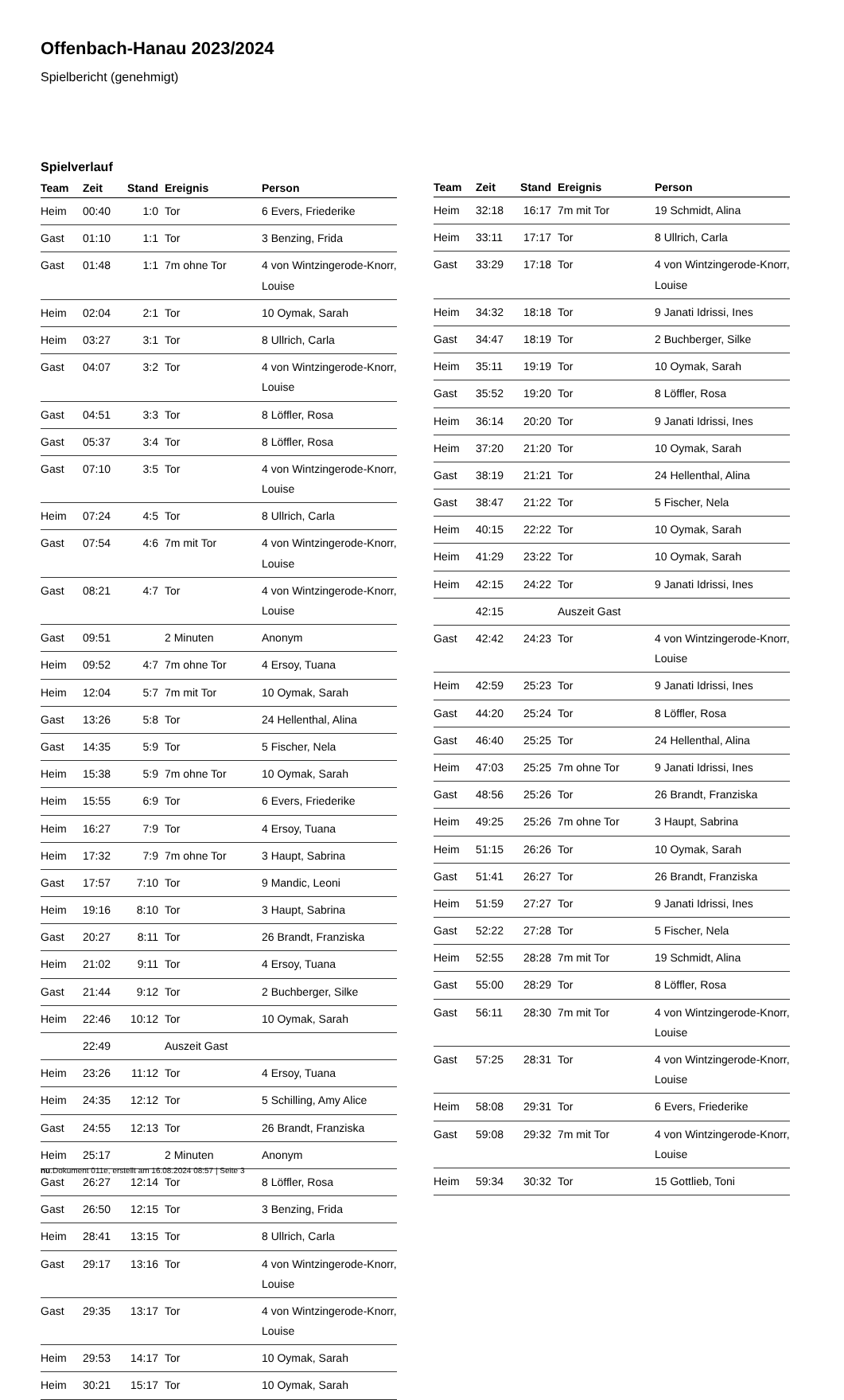Offenbach-Hanau 2023/2024
Spielbericht (genehmigt)
Spielverlauf
| Team | Zeit | Stand | Ereignis | Person |
| --- | --- | --- | --- | --- |
| Heim | 00:40 | 1:0 | Tor | 6 Evers, Friederike |
| Gast | 01:10 | 1:1 | Tor | 3 Benzing, Frida |
| Gast | 01:48 | 1:1 | 7m ohne Tor | 4 von Wintzingerode-Knorr, Louise |
| Heim | 02:04 | 2:1 | Tor | 10 Oymak, Sarah |
| Heim | 03:27 | 3:1 | Tor | 8 Ullrich, Carla |
| Gast | 04:07 | 3:2 | Tor | 4 von Wintzingerode-Knorr, Louise |
| Gast | 04:51 | 3:3 | Tor | 8 Löffler, Rosa |
| Gast | 05:37 | 3:4 | Tor | 8 Löffler, Rosa |
| Gast | 07:10 | 3:5 | Tor | 4 von Wintzingerode-Knorr, Louise |
| Heim | 07:24 | 4:5 | Tor | 8 Ullrich, Carla |
| Gast | 07:54 | 4:6 | 7m mit Tor | 4 von Wintzingerode-Knorr, Louise |
| Gast | 08:21 | 4:7 | Tor | 4 von Wintzingerode-Knorr, Louise |
| Gast | 09:51 | | 2 Minuten | Anonym |
| Heim | 09:52 | 4:7 | 7m ohne Tor | 4 Ersoy, Tuana |
| Heim | 12:04 | 5:7 | 7m mit Tor | 10 Oymak, Sarah |
| Gast | 13:26 | 5:8 | Tor | 24 Hellenthal, Alina |
| Gast | 14:35 | 5:9 | Tor | 5 Fischer, Nela |
| Heim | 15:38 | 5:9 | 7m ohne Tor | 10 Oymak, Sarah |
| Heim | 15:55 | 6:9 | Tor | 6 Evers, Friederike |
| Heim | 16:27 | 7:9 | Tor | 4 Ersoy, Tuana |
| Heim | 17:32 | 7:9 | 7m ohne Tor | 3 Haupt, Sabrina |
| Gast | 17:57 | 7:10 | Tor | 9 Mandic, Leoni |
| Heim | 19:16 | 8:10 | Tor | 3 Haupt, Sabrina |
| Gast | 20:27 | 8:11 | Tor | 26 Brandt, Franziska |
| Heim | 21:02 | 9:11 | Tor | 4 Ersoy, Tuana |
| Gast | 21:44 | 9:12 | Tor | 2 Buchberger, Silke |
| Heim | 22:46 | 10:12 | Tor | 10 Oymak, Sarah |
| | 22:49 | | Auszeit Gast | |
| Heim | 23:26 | 11:12 | Tor | 4 Ersoy, Tuana |
| Heim | 24:35 | 12:12 | Tor | 5 Schilling, Amy Alice |
| Gast | 24:55 | 12:13 | Tor | 26 Brandt, Franziska |
| Heim | 25:17 | | 2 Minuten | Anonym |
| Gast | 26:27 | 12:14 | Tor | 8 Löffler, Rosa |
| Gast | 26:50 | 12:15 | Tor | 3 Benzing, Frida |
| Heim | 28:41 | 13:15 | Tor | 8 Ullrich, Carla |
| Gast | 29:17 | 13:16 | Tor | 4 von Wintzingerode-Knorr, Louise |
| Gast | 29:35 | 13:17 | Tor | 4 von Wintzingerode-Knorr, Louise |
| Heim | 29:53 | 14:17 | Tor | 10 Oymak, Sarah |
| Heim | 30:21 | 15:17 | Tor | 10 Oymak, Sarah |
| Team | Zeit | Stand | Ereignis | Person |
| --- | --- | --- | --- | --- |
| Heim | 32:18 | 16:17 | 7m mit Tor | 19 Schmidt, Alina |
| Heim | 33:11 | 17:17 | Tor | 8 Ullrich, Carla |
| Gast | 33:29 | 17:18 | Tor | 4 von Wintzingerode-Knorr, Louise |
| Heim | 34:32 | 18:18 | Tor | 9 Janati Idrissi, Ines |
| Gast | 34:47 | 18:19 | Tor | 2 Buchberger, Silke |
| Heim | 35:11 | 19:19 | Tor | 10 Oymak, Sarah |
| Gast | 35:52 | 19:20 | Tor | 8 Löffler, Rosa |
| Heim | 36:14 | 20:20 | Tor | 9 Janati Idrissi, Ines |
| Heim | 37:20 | 21:20 | Tor | 10 Oymak, Sarah |
| Gast | 38:19 | 21:21 | Tor | 24 Hellenthal, Alina |
| Gast | 38:47 | 21:22 | Tor | 5 Fischer, Nela |
| Heim | 40:15 | 22:22 | Tor | 10 Oymak, Sarah |
| Heim | 41:29 | 23:22 | Tor | 10 Oymak, Sarah |
| Heim | 42:15 | 24:22 | Tor | 9 Janati Idrissi, Ines |
| | 42:15 | | Auszeit Gast | |
| Gast | 42:42 | 24:23 | Tor | 4 von Wintzingerode-Knorr, Louise |
| Heim | 42:59 | 25:23 | Tor | 9 Janati Idrissi, Ines |
| Gast | 44:20 | 25:24 | Tor | 8 Löffler, Rosa |
| Gast | 46:40 | 25:25 | Tor | 24 Hellenthal, Alina |
| Heim | 47:03 | 25:25 | 7m ohne Tor | 9 Janati Idrissi, Ines |
| Gast | 48:56 | 25:26 | Tor | 26 Brandt, Franziska |
| Heim | 49:25 | 25:26 | 7m ohne Tor | 3 Haupt, Sabrina |
| Heim | 51:15 | 26:26 | Tor | 10 Oymak, Sarah |
| Gast | 51:41 | 26:27 | Tor | 26 Brandt, Franziska |
| Heim | 51:59 | 27:27 | Tor | 9 Janati Idrissi, Ines |
| Gast | 52:22 | 27:28 | Tor | 5 Fischer, Nela |
| Heim | 52:55 | 28:28 | 7m mit Tor | 19 Schmidt, Alina |
| Gast | 55:00 | 28:29 | Tor | 8 Löffler, Rosa |
| Gast | 56:11 | 28:30 | 7m mit Tor | 4 von Wintzingerode-Knorr, Louise |
| Gast | 57:25 | 28:31 | Tor | 4 von Wintzingerode-Knorr, Louise |
| Heim | 58:08 | 29:31 | Tor | 6 Evers, Friederike |
| Gast | 59:08 | 29:32 | 7m mit Tor | 4 von Wintzingerode-Knorr, Louise |
| Heim | 59:34 | 30:32 | Tor | 15 Gottlieb, Toni |
nu.Dokument 011e, erstellt am 16.08.2024 08:57 | Seite 3